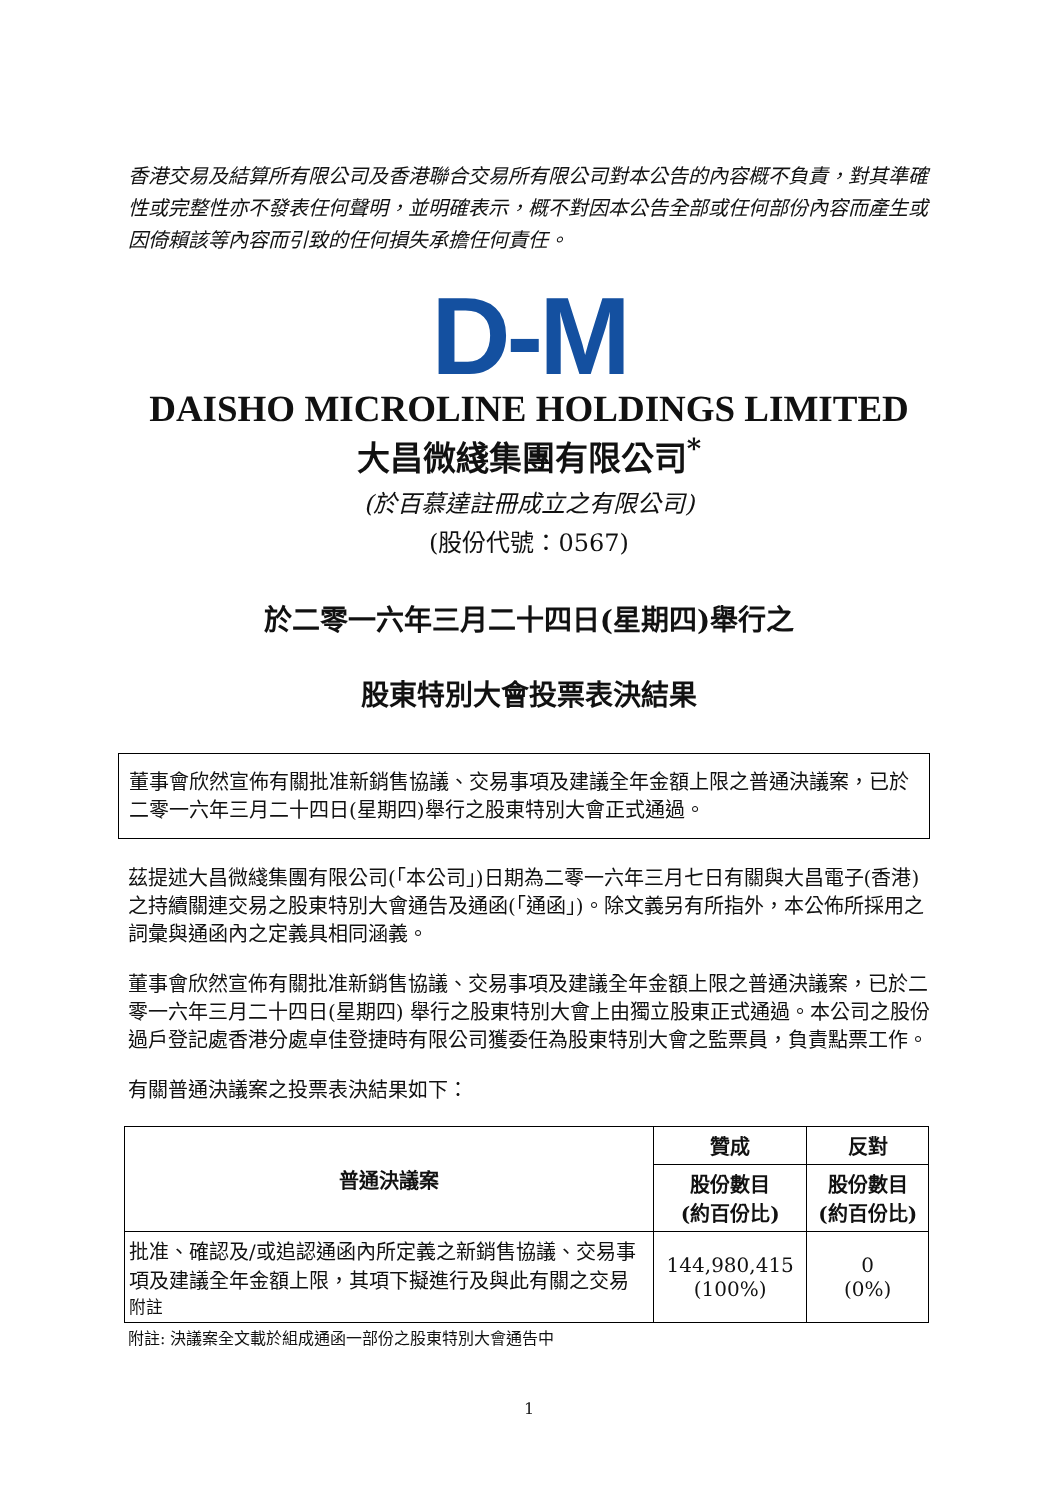香港交易及結算所有限公司及香港聯合交易所有限公司對本公告的內容概不負責，對其準確性或完整性亦不發表任何聲明，並明確表示，概不對因本公告全部或任何部份內容而產生或因倚賴該等內容而引致的任何損失承擔任何責任。
D-M
DAISHO MICROLINE HOLDINGS LIMITED
大昌微綫集團有限公司<sup>*</sup>
(於百慕達註冊成立之有限公司)
(股份代號：0567)
於二零一六年三月二十四日(星期四)舉行之
股東特別大會投票表決結果
董事會欣然宣佈有關批准新銷售協議、交易事項及建議全年金額上限之普通決議案，已於二零一六年三月二十四日(星期四)舉行之股東特別大會正式通過。
茲提述大昌微綫集團有限公司(「本公司」)日期為二零一六年三月七日有關與大昌電子(香港)之持續關連交易之股東特別大會通告及通函(「通函」)。除文義另有所指外，本公佈所採用之詞彙與通函內之定義具相同涵義。
董事會欣然宣佈有關批准新銷售協議、交易事項及建議全年金額上限之普通決議案，已於二零一六年三月二十四日(星期四) 舉行之股東特別大會上由獨立股東正式通過。本公司之股份過戶登記處香港分處卓佳登捷時有限公司獲委任為股東特別大會之監票員，負責點票工作。
有關普通決議案之投票表決結果如下：
| 普通決議案 | 贊成 | 反對 |
| --- | --- | --- |
| | 股份數目 (約百份比) | 股份數目 (約百份比) |
| 批准、確認及/或追認通函內所定義之新銷售協議、交易事項及建議全年金額上限，其項下擬進行及與此有關之交易 附註 | 144,980,415 (100%) | 0 (0%) |
附註: 決議案全文載於組成通函一部份之股東特別大會通告中
1